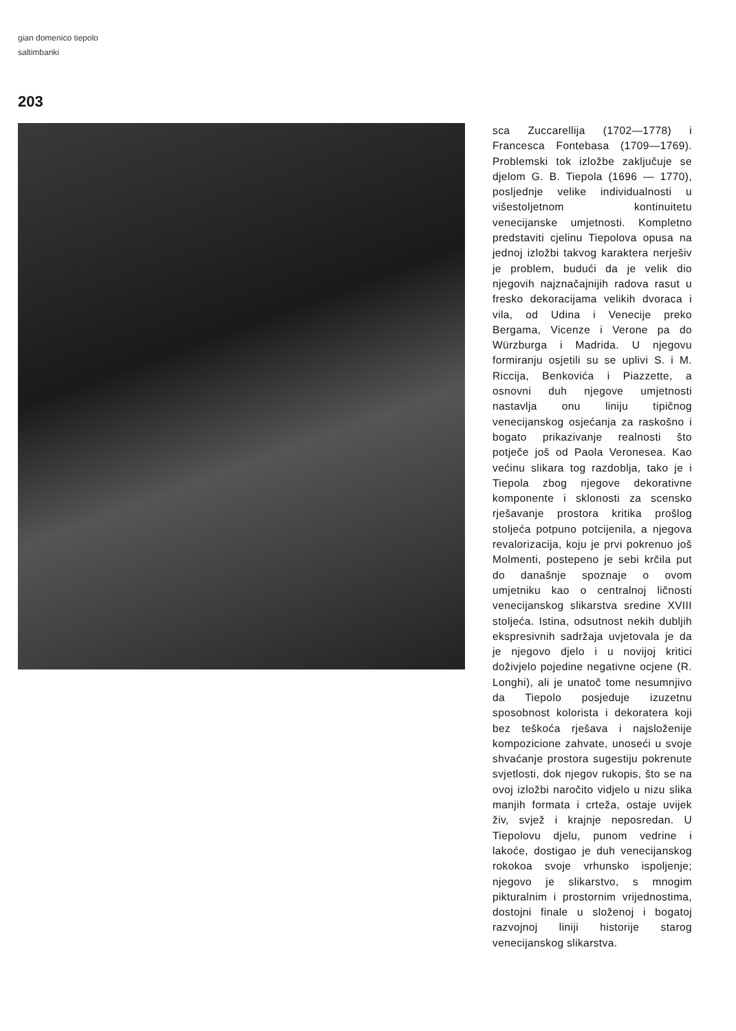gian domenico tiepolo
saltimbanki
203
sca Zuccarellija (1702—1778) i Francesca Fontebasa (1709—1769). Problemski tok izložbe zaključuje se djelom G. B. Tiepola (1696 — 1770), posljednje velike individualnosti u višestoljetnom kontinuitetu venecijanske umjetnosti. Kompletno predstaviti cjelinu Tiepolova opusa na jednoj izložbi takvog karaktera nerješiv je problem, budući da je velik dio njegovih najznačajnijih radova rasut u fresko dekoracijama velikih dvoraca i vila, od Udina i Venecije preko Bergama, Vicenze i Verone pa do Würzburga i Madrida. U njegovu formiranju osjetili su se uplivi S. i M. Riccija, Benkovića i Piazzette, a osnovni duh njegove umjetnosti nastavlja onu liniju tipičnog venecijanskog osjećanja za raskošno i bogato prikazivanje realnosti što potječe još od Paola Veronesea. Kao većinu slikara tog razdoblja, tako je i Tiepola zbog njegove dekorativne komponente i sklonosti za scensko rješavanje prostora kritika prošlog stoljeća potpuno potcijenila, a njegova revalorizacija, koju je prvi pokrenuo još Molmenti, postepeno je sebi krčila put do današnje spoznaje o ovom umjetniku kao o centralnoj ličnosti venecijanskog slikarstva sredine XVIII stoljeća. Istina, odsutnost nekih dubljih ekspresivnih sadržaja uvjetovala je da je njegovo djelo i u novijoj kritici doživjelo pojedine negativne ocjene (R. Longhi), ali je unatoč tome nesumnjivo da Tiepolo posjeduje izuzetnu sposobnost kolorista i dekoratera koji bez teškoća rješava i najsloženije kompozicione zahvate, unoseći u svoje shvaćanje prostora sugestiju pokrenute svjetlosti, dok njegov rukopis, što se na ovoj izložbi naročito vidjelo u nizu slika manjih formata i crteža, ostaje uvijek živ, svjež i krajnje neposredan. U Tiepolovu djelu, punom vedrine i lakoće, dostigao je duh venecijanskog rokokoa svoje vrhunsko ispoljenje; njegovo je slikarstvo, s mnogim pikturalnim i prostornim vrijednostima, dostojni finale u složenoj i bogatoj razvojnoj liniji historije starog venecijanskog slikarstva.